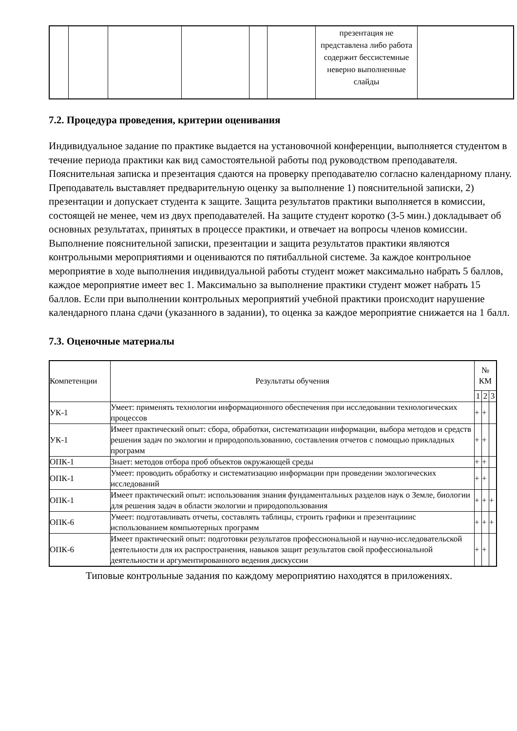| | | | | | | презентация не представлена либо работа содержит бессистемные неверно выполненные слайды | |
7.2. Процедура проведения, критерии оценивания
Индивидуальное задание по практике выдается на установочной конференции, выполняется студентом в течение периода практики как вид самостоятельной работы под руководством преподавателя. Пояснительная записка и презентация сдаются на проверку преподавателю согласно календарному плану. Преподаватель выставляет предварительную оценку за выполнение 1) пояснительной записки, 2) презентации и допускает студента к защите. Защита результатов практики выполняется в комиссии, состоящей не менее, чем из двух преподавателей. На защите студент коротко (3-5 мин.) докладывает об основных результатах, принятых в процессе практики, и отвечает на вопросы членов комиссии. Выполнение пояснительной записки, презентации и защита результатов практики являются контрольными мероприятиями и оцениваются по пятибалльной системе. За каждое контрольное мероприятие в ходе выполнения индивидуальной работы студент может максимально набрать 5 баллов, каждое мероприятие имеет вес 1. Максимально за выполнение практики студент может набрать 15 баллов. Если при выполнении контрольных мероприятий учебной практики происходит нарушение календарного плана сдачи (указанного в задании), то оценка за каждое мероприятие снижается на 1 балл.
7.3. Оценочные материалы
| Компетенции | Результаты обучения | № КМ | | |
| | | 1 | 2 | 3 |
| УК-1 | Умеет: применять технологии информационного обеспечения при исследовании технологических процессов | + | + | |
| УК-1 | Имеет практический опыт: сбора, обработки, систематизации информации, выбора методов и средств решения задач по экологии и природопользованию, составления отчетов с помощью прикладных программ | + | + | |
| ОПК-1 | Знает: методов отбора проб объектов окружающей среды | + | + | |
| ОПК-1 | Умеет: проводить обработку и систематизацию информации при проведении экологических исследований | + | + | |
| ОПК-1 | Имеет практический опыт: использования знания фундаментальных разделов наук о Земле, биологии для решения задач в области экологии и природопользования | + | + | + |
| ОПК-6 | Умеет: подготавливать отчеты, составлять таблицы, строить графики и презентацииис использованием компьютерных программ | + | + | + |
| ОПК-6 | Имеет практический опыт: подготовки результатов профессиональной и научно-исследовательской деятельности для их распространения, навыков защит результатов свой профессиональной деятельности и аргументированного ведения дискуссии | + | + | |
Типовые контрольные задания по каждому мероприятию находятся в приложениях.